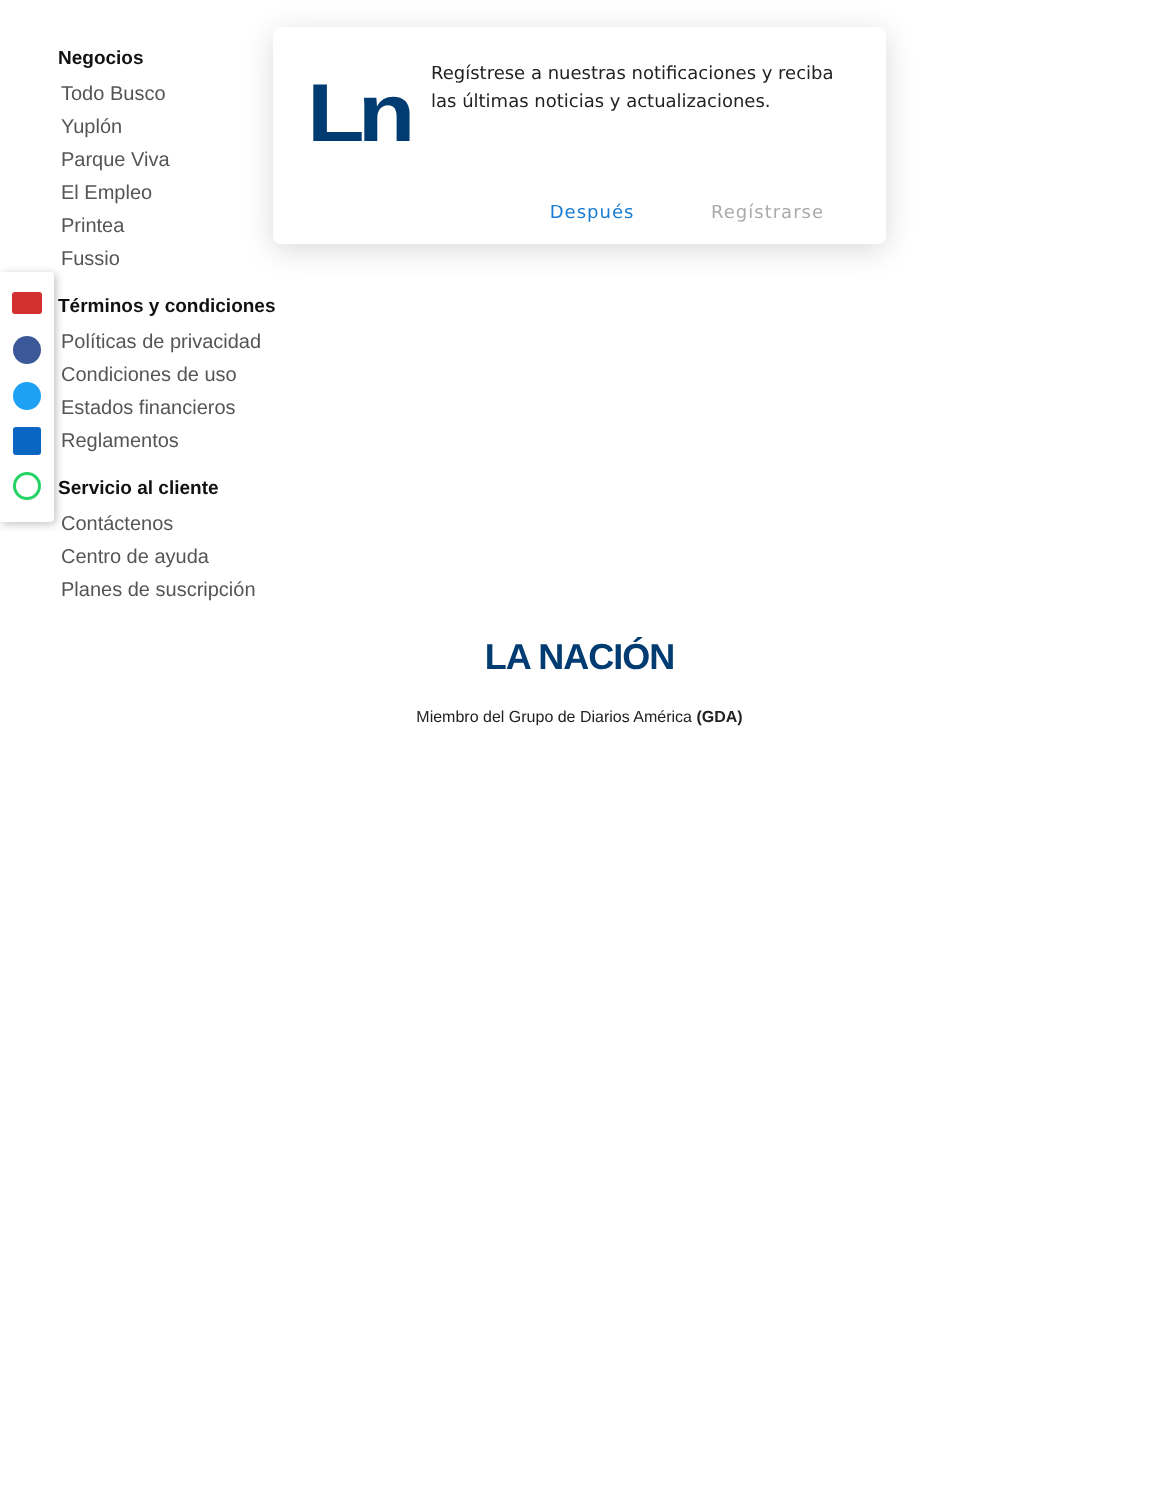Ln
Regístrese a nuestras notificaciones y reciba las últimas noticias y actualizaciones.
Después Regístrarse
Negocios
Todo Busco
Yuplón
Parque Viva
El Empleo
Printea
Fussio
Términos y condiciones
Políticas de privacidad
Condiciones de uso
Estados financieros
Reglamentos
Servicio al cliente
Contáctenos
Centro de ayuda
Planes de suscripción
LA NACIÓN
Miembro del Grupo de Diarios América (GDA)